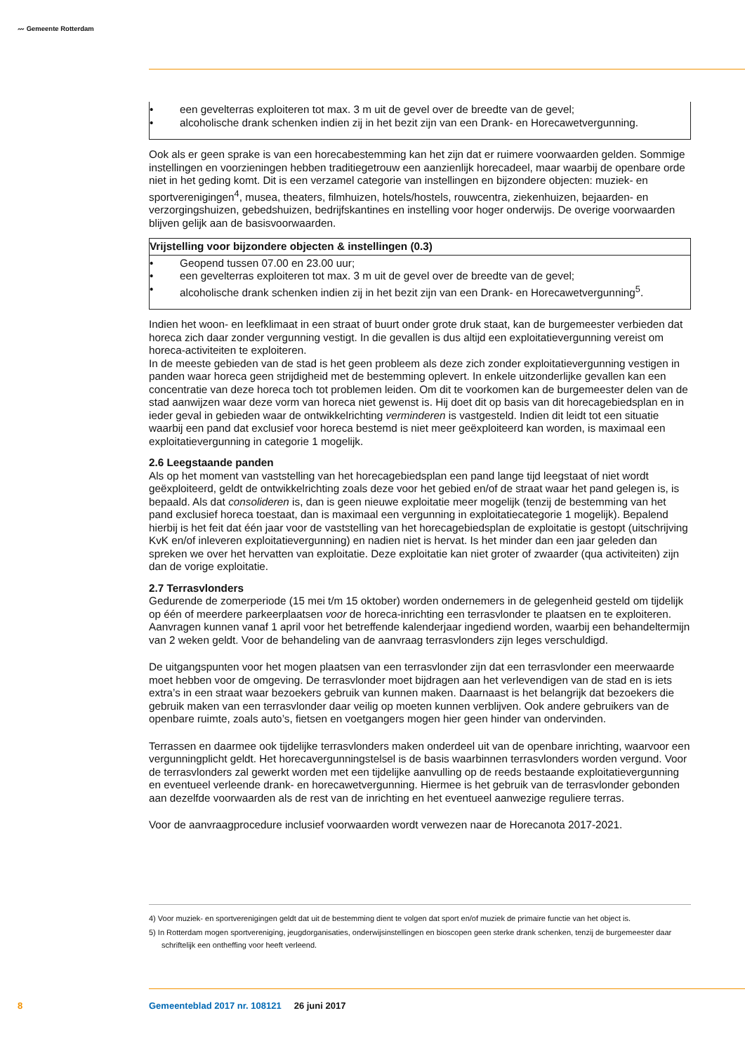〰 Gemeente Rotterdam
| • een gevelterras exploiteren tot max. 3 m uit de gevel over de breedte van de gevel; • alcoholische drank schenken indien zij in het bezit zijn van een Drank- en Horecawetvergunning. |
Ook als er geen sprake is van een horecabestemming kan het zijn dat er ruimere voorwaarden gelden. Sommige instellingen en voorzieningen hebben traditiegetrouw een aanzienlijk horecadeel, maar waarbij de openbare orde niet in het geding komt. Dit is een verzamel categorie van instellingen en bijzondere objecten: muziek- en sportverenigingen<sup>4</sup>, musea, theaters, filmhuizen, hotels/hostels, rouwcentra, ziekenhuizen, bejaarden- en verzorgingshuizen, gebedshuizen, bedrijfskantines en instelling voor hoger onderwijs. De overige voorwaarden blijven gelijk aan de basisvoorwaarden.
| Vrijstelling voor bijzondere objecten & instellingen (0.3) |
| --- |
| • Geopend tussen 07.00 en 23.00 uur; • een gevelterras exploiteren tot max. 3 m uit de gevel over de breedte van de gevel; • alcoholische drank schenken indien zij in het bezit zijn van een Drank- en Horecawetvergunning<sup>5</sup>. |
Indien het woon- en leefklimaat in een straat of buurt onder grote druk staat, kan de burgemeester verbieden dat horeca zich daar zonder vergunning vestigt. In die gevallen is dus altijd een exploitatievergunning vereist om horeca-activiteiten te exploiteren.
In de meeste gebieden van de stad is het geen probleem als deze zich zonder exploitatievergunning vestigen in panden waar horeca geen strijdigheid met de bestemming oplevert. In enkele uitzonderlijke gevallen kan een concentratie van deze horeca toch tot problemen leiden. Om dit te voorkomen kan de burgemeester delen van de stad aanwijzen waar deze vorm van horeca niet gewenst is. Hij doet dit op basis van dit horecagebiedsplan en in ieder geval in gebieden waar de ontwikkelrichting verminderen is vastgesteld. Indien dit leidt tot een situatie waarbij een pand dat exclusief voor horeca bestemd is niet meer geëxploiteerd kan worden, is maximaal een exploitatievergunning in categorie 1 mogelijk.
2.6 Leegstaande panden
Als op het moment van vaststelling van het horecagebiedsplan een pand lange tijd leegstaat of niet wordt geëxploiteerd, geldt de ontwikkelrichting zoals deze voor het gebied en/of de straat waar het pand gelegen is, is bepaald. Als dat consolideren is, dan is geen nieuwe exploitatie meer mogelijk (tenzij de bestemming van het pand exclusief horeca toestaat, dan is maximaal een vergunning in exploitatiecategorie 1 mogelijk). Bepalend hierbij is het feit dat één jaar voor de vaststelling van het horecagebiedsplan de exploitatie is gestopt (uitschrijving KvK en/of inleveren exploitatievergunning) en nadien niet is hervat. Is het minder dan een jaar geleden dan spreken we over het hervatten van exploitatie. Deze exploitatie kan niet groter of zwaarder (qua activiteiten) zijn dan de vorige exploitatie.
2.7 Terrasvlonders
Gedurende de zomerperiode (15 mei t/m 15 oktober) worden ondernemers in de gelegenheid gesteld om tijdelijk op één of meerdere parkeerplaatsen voor de horeca-inrichting een terrasvlonder te plaatsen en te exploiteren. Aanvragen kunnen vanaf 1 april voor het betreffende kalenderjaar ingediend worden, waarbij een behandeltermijn van 2 weken geldt. Voor de behandeling van de aanvraag terrasvlonders zijn leges verschuldigd.
De uitgangspunten voor het mogen plaatsen van een terrasvlonder zijn dat een terrasvlonder een meerwaarde moet hebben voor de omgeving. De terrasvlonder moet bijdragen aan het verlevendigen van de stad en is iets extra’s in een straat waar bezoekers gebruik van kunnen maken. Daarnaast is het belangrijk dat bezoekers die gebruik maken van een terrasvlonder daar veilig op moeten kunnen verblijven. Ook andere gebruikers van de openbare ruimte, zoals auto’s, fietsen en voetgangers mogen hier geen hinder van ondervinden.
Terrassen en daarmee ook tijdelijke terrasvlonders maken onderdeel uit van de openbare inrichting, waarvoor een vergunningplicht geldt. Het horecavergunningstelsel is de basis waarbinnen terrasvlonders worden vergund. Voor de terrasvlonders zal gewerkt worden met een tijdelijke aanvulling op de reeds bestaande exploitatievergunning en eventueel verleende drank- en horecawetvergunning. Hiermee is het gebruik van de terrasvlonder gebonden aan dezelfde voorwaarden als de rest van de inrichting en het eventueel aanwezige reguliere terras.
Voor de aanvraagprocedure inclusief voorwaarden wordt verwezen naar de Horecanota 2017-2021.
4) Voor muziek- en sportverenigingen geldt dat uit de bestemming dient te volgen dat sport en/of muziek de primaire functie van het object is.
5) In Rotterdam mogen sportvereniging, jeugdorganisaties, onderwijsinstellingen en bioscopen geen sterke drank schenken, tenzij de burgemeester daar schriftelijk een ontheffing voor heeft verleend.
8 Gemeenteblad 2017 nr. 108121 26 juni 2017